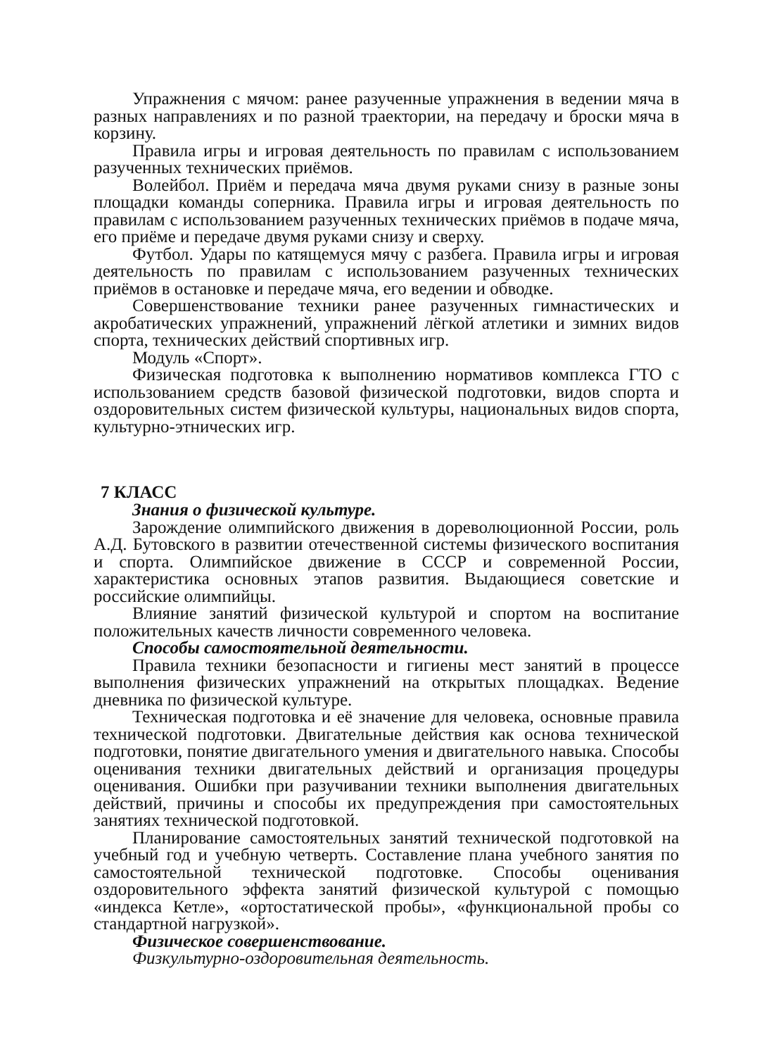Упражнения с мячом: ранее разученные упражнения в ведении мяча в разных направлениях и по разной траектории, на передачу и броски мяча в корзину.
Правила игры и игровая деятельность по правилам с использованием разученных технических приёмов.
Волейбол. Приём и передача мяча двумя руками снизу в разные зоны площадки команды соперника. Правила игры и игровая деятельность по правилам с использованием разученных технических приёмов в подаче мяча, его приёме и передаче двумя руками снизу и сверху.
Футбол. Удары по катящемуся мячу с разбега. Правила игры и игровая деятельность по правилам с использованием разученных технических приёмов в остановке и передаче мяча, его ведении и обводке.
Совершенствование техники ранее разученных гимнастических и акробатических упражнений, упражнений лёгкой атлетики и зимних видов спорта, технических действий спортивных игр.
Модуль «Спорт».
Физическая подготовка к выполнению нормативов комплекса ГТО с использованием средств базовой физической подготовки, видов спорта и оздоровительных систем физической культуры, национальных видов спорта, культурно-этнических игр.
7 КЛАСС
Знания о физической культуре.
Зарождение олимпийского движения в дореволюционной России, роль А.Д. Бутовского в развитии отечественной системы физического воспитания и спорта. Олимпийское движение в СССР и современной России, характеристика основных этапов развития. Выдающиеся советские и российские олимпийцы.
Влияние занятий физической культурой и спортом на воспитание положительных качеств личности современного человека.
Способы самостоятельной деятельности.
Правила техники безопасности и гигиены мест занятий в процессе выполнения физических упражнений на открытых площадках. Ведение дневника по физической культуре.
Техническая подготовка и её значение для человека, основные правила технической подготовки. Двигательные действия как основа технической подготовки, понятие двигательного умения и двигательного навыка. Способы оценивания техники двигательных действий и организация процедуры оценивания. Ошибки при разучивании техники выполнения двигательных действий, причины и способы их предупреждения при самостоятельных занятиях технической подготовкой.
Планирование самостоятельных занятий технической подготовкой на учебный год и учебную четверть. Составление плана учебного занятия по самостоятельной технической подготовке. Способы оценивания оздоровительного эффекта занятий физической культурой с помощью «индекса Кетле», «ортостатической пробы», «функциональной пробы со стандартной нагрузкой».
Физическое совершенствование.
Физкультурно-оздоровительная деятельность.